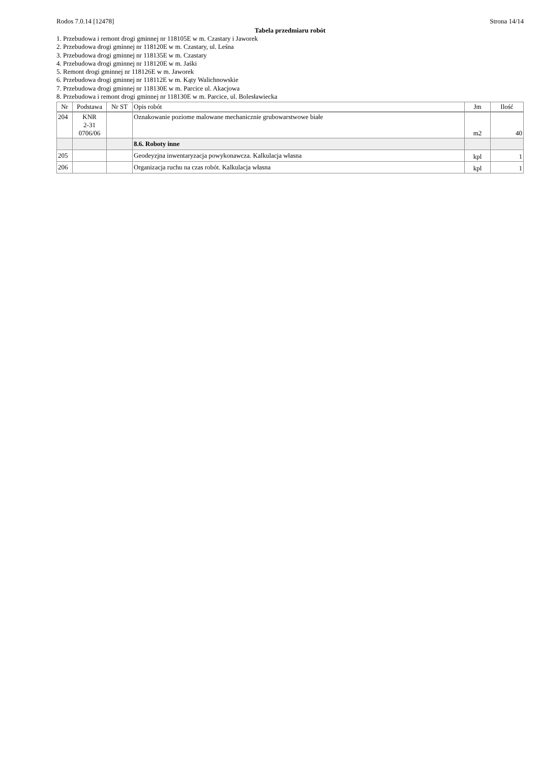Rodos 7.0.14 [12478] Strona 14/14
Tabela przedmiaru robót
1. Przebudowa i remont drogi gminnej nr 118105E w m. Czastary i Jaworek
2. Przebudowa drogi gminnej nr 118120E w m. Czastary, ul. Leśna
3. Przebudowa drogi gminnej nr 118135E w m. Czastary
4. Przebudowa drogi gminnej nr 118120E w m. Jaśki
5. Remont drogi gminnej nr 118126E w m. Jaworek
6. Przebudowa drogi gminnej nr 118112E w m. Kąty Walichnowskie
7. Przebudowa drogi gminnej nr 118130E w m. Parcice ul. Akacjowa
8. Przebudowa i remont drogi gminnej nr 118130E w m. Parcice, ul. Bolesławiecka
| Nr | Podstawa | Nr ST | Opis robót | Jm | Ilość |
| --- | --- | --- | --- | --- | --- |
| 204 | KNR 2-31 0706/06 | | Oznakowanie poziome malowane mechanicznie grubowarstwowe białe | m2 | 40 |
| | | | 8.6. Roboty inne | | |
| 205 | | | Geodeyzjna inwentaryzacja powykonawcza. Kalkulacja własna | kpl | 1 |
| 206 | | | Organizacja ruchu na czas robót. Kalkulacja własna | kpl | 1 |